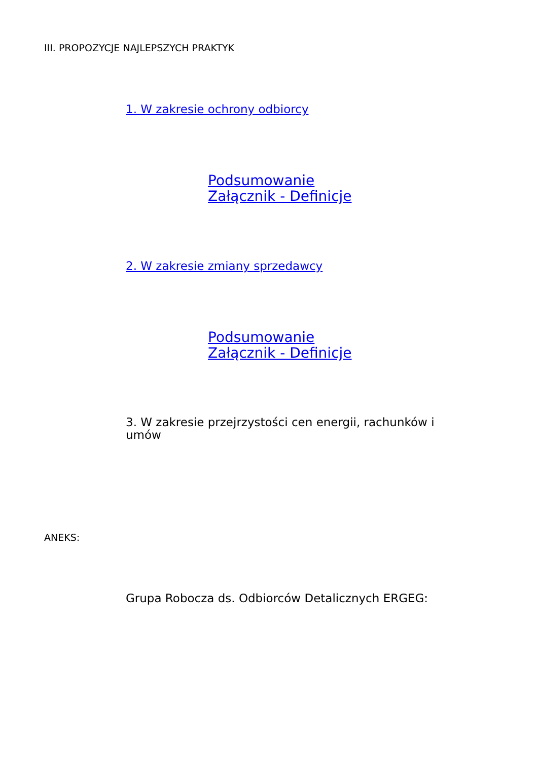III. PROPOZYCJE NAJLEPSZYCH PRAKTYK
1. W zakresie ochrony odbiorcy
Podsumowanie
Załącznik - Definicje
2. W zakresie zmiany sprzedawcy
Podsumowanie
Załącznik - Definicje
3. W zakresie przejrzystości cen energii, rachunków i
umów
ANEKS:
Grupa Robocza ds. Odbiorców Detalicznych ERGEG: